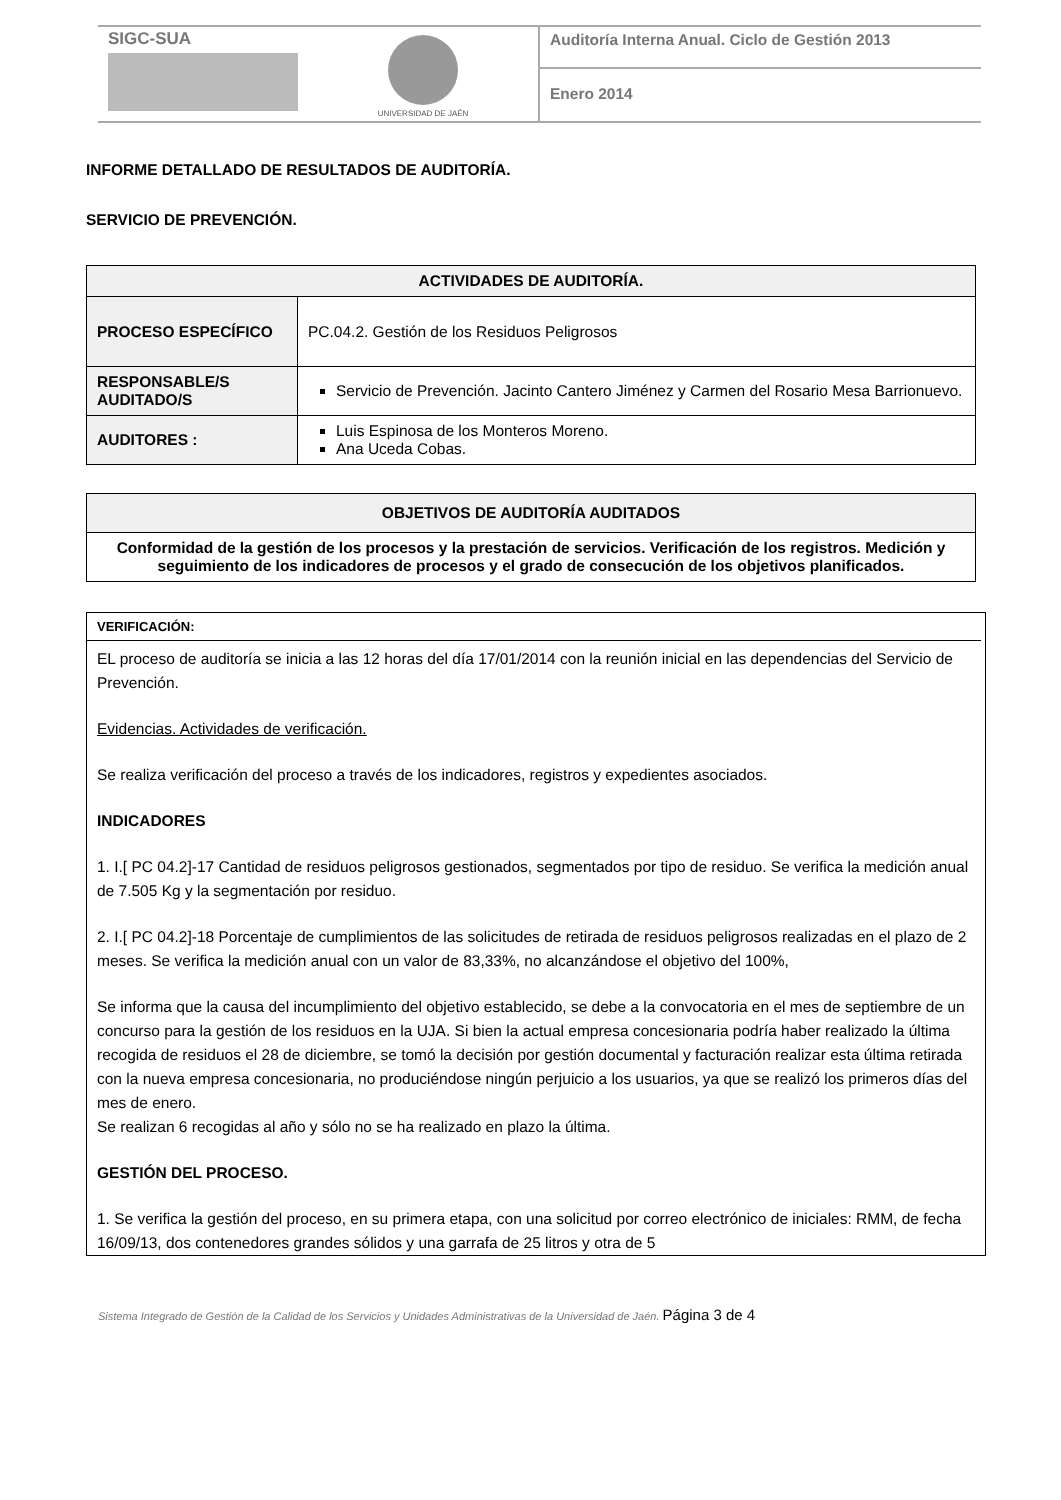SIGC-SUA
UNIVERSIDAD DE JAÉN
Auditoría Interna Anual. Ciclo de Gestión 2013
Enero 2014
INFORME DETALLADO DE RESULTADOS DE AUDITORÍA.
SERVICIO DE PREVENCIÓN.
| ACTIVIDADES DE AUDITORÍA. | |
| --- | --- |
| PROCESO ESPECÍFICO | PC.04.2. Gestión de los Residuos Peligrosos |
| RESPONSABLE/S AUDITADO/S | Servicio de Prevención. Jacinto Cantero Jiménez y Carmen del Rosario Mesa Barrionuevo. |
| AUDITORES : | Luis Espinosa de los Monteros Moreno. Ana Uceda Cobas. |
| OBJETIVOS DE AUDITORÍA AUDITADOS |
| --- |
| Conformidad de la gestión de los procesos y la prestación de servicios. Verificación de los registros. Medición y seguimiento de los indicadores de procesos y el grado de consecución de los objetivos planificados. |
VERIFICACIÓN:
EL proceso de auditoría se inicia a las 12 horas del día 17/01/2014 con la reunión inicial en las dependencias del Servicio de Prevención.
Evidencias. Actividades de verificación.
Se realiza verificación del proceso a través de los indicadores, registros y expedientes asociados.
INDICADORES
1. I.[ PC 04.2]-17 Cantidad de residuos peligrosos gestionados, segmentados por tipo de residuo. Se verifica la medición anual de 7.505 Kg y la segmentación por residuo.
2. I.[ PC 04.2]-18 Porcentaje de cumplimientos de las solicitudes de retirada de residuos peligrosos realizadas en el plazo de 2 meses. Se verifica la medición anual con un valor de 83,33%, no alcanzándose el objetivo del 100%,
Se informa que la causa del incumplimiento del objetivo establecido, se debe a la convocatoria en el mes de septiembre de un concurso para la gestión de los residuos en la UJA. Si bien la actual empresa concesionaria podría haber realizado la última recogida de residuos el 28 de diciembre, se tomó la decisión por gestión documental y facturación realizar esta última retirada con la nueva empresa concesionaria, no produciéndose ningún perjuicio a los usuarios, ya que se realizó los primeros días del mes de enero.
Se realizan 6 recogidas al año y sólo no se ha realizado en plazo la última.
GESTIÓN DEL PROCESO.
1. Se verifica la gestión del proceso, en su primera etapa, con una solicitud por correo electrónico de iniciales: RMM, de fecha 16/09/13, dos contenedores grandes sólidos y una garrafa de 25 litros y otra de 5
Sistema Integrado de Gestión de la Calidad de los Servicios y Unidades Administrativas de la Universidad de Jaén. Página 3 de 4